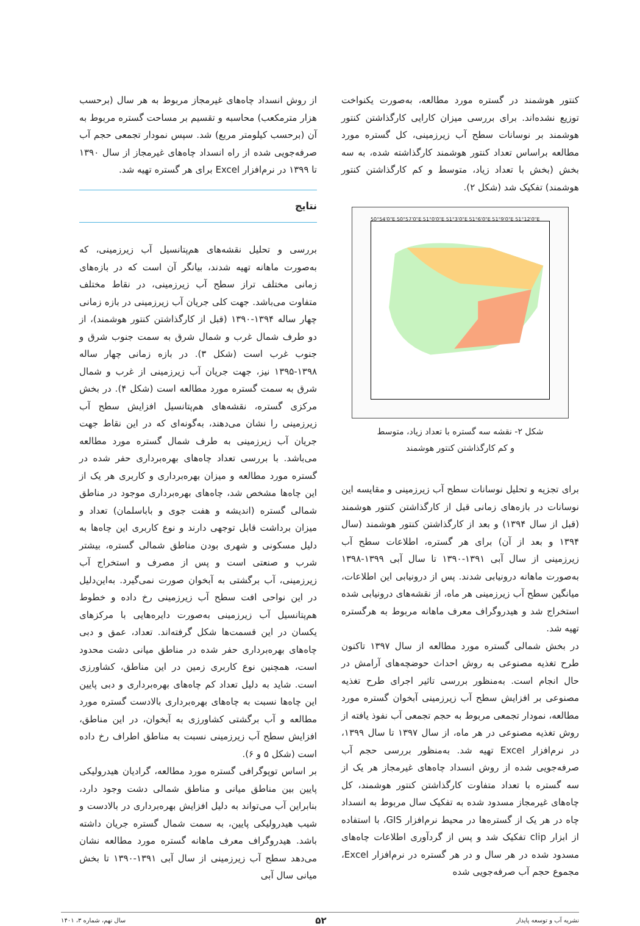کنتور هوشمند در گستره مورد مطالعه، به‌صورت یکنواخت توزیع نشده‌اند. برای بررسی میزان کارایی کارگذاشتن کنتور هوشمند بر نوسانات سطح آب زیرزمینی، کل گستره مورد مطالعه براساس تعداد کنتور هوشمند کارگذاشته شده، به سه بخش (بخش با تعداد زیاد، متوسط و کم کارگذاشتن کنتور هوشمند) تفکیک شد (شکل ۲).
50°54'0"E 50°57'0"E 51°0'0"E 51°3'0"E 51°6'0"E 51°9'0"E 51°12'0"E
شکل ۲- نقشه سه گستره با تعداد زیاد، متوسط
و کم کارگذاشتن کنتور هوشمند
برای تجزیه و تحلیل نوسانات سطح آب زیرزمینی و مقایسه این نوسانات در بازه‌های زمانی قبل از کارگذاشتن کنتور هوشمند (قبل از سال ۱۳۹۴) و بعد از کارگذاشتن کنتور هوشمند (سال ۱۳۹۴ و بعد از آن) برای هر گستره، اطلاعات سطح آب زیرزمینی از سال آبی ۱۳۹۱-۱۳۹۰ تا سال آبی ۱۳۹۹-۱۳۹۸ به‌صورت ماهانه درونیابی شدند. پس از درونیابی این اطلاعات، میانگین سطح آب زیرزمینی هر ماه، از نقشه‌های درونیابی شده استخراج شد و هیدروگراف معرف ماهانه مربوط به هرگستره تهیه شد.
در بخش شمالی گستره مورد مطالعه از سال ۱۳۹۷ تاکنون طرح تغذیه مصنوعی به روش احداث حوضچه‌های آرامش در حال انجام است. به‌منظور بررسی تاثیر اجرای طرح تغذیه مصنوعی بر افزایش سطح آب زیرزمینی آبخوان گستره مورد مطالعه، نمودار تجمعی مربوط به حجم تجمعی آب نفوذ یافته از روش تغذیه مصنوعی در هر ماه، از سال ۱۳۹۷ تا سال ۱۳۹۹، در نرم‌افزار Excel تهیه شد. به‌منظور بررسی حجم آب صرفه‌جویی شده از روش انسداد چاه‌های غیرمجاز هر یک از سه گستره با تعداد متفاوت کارگذاشتن کنتور هوشمند، کل چاه‌های غیرمجاز مسدود شده به تفکیک سال مربوط به انسداد چاه در هر یک از گستره‌ها در محیط نرم‌افزار GIS، با استفاده از ابزار clip تفکیک شد و پس از گردآوری اطلاعات چاه‌های مسدود شده در هر سال و در هر گستره در نرم‌افزار Excel، مجموع حجم آب صرفه‌جویی شده
از روش انسداد چاه‌های غیرمجاز مربوط به هر سال (برحسب هزار مترمکعب) محاسبه و تقسیم بر مساحت گستره مربوط به آن (برحسب کیلومتر مربع) شد. سپس نمودار تجمعی حجم آب صرفه‌جویی شده از راه انسداد چاه‌های غیرمجاز از سال ۱۳۹۰ تا ۱۳۹۹ در نرم‌افزار Excel برای هر گستره تهیه شد.
نتایج
بررسی و تحلیل نقشه‌های هم‌پتانسیل آب زیرزمینی، که به‌صورت ماهانه تهیه شدند، بیانگر آن است که در بازه‌های زمانی مختلف تراز سطح آب زیرزمینی، در نقاط مختلف متفاوت می‌باشد. جهت کلی جریان آب زیرزمینی در بازه زمانی چهار ساله ۱۳۹۴-۱۳۹۰ (قبل از کارگذاشتن کنتور هوشمند)، از دو طرف شمال غرب و شمال شرق به سمت جنوب شرق و جنوب غرب است (شکل ۳). در بازه زمانی چهار ساله ۱۳۹۸-۱۳۹۵ نیز، جهت جریان آب زیرزمینی از غرب و شمال شرق به سمت گستره مورد مطالعه است (شکل ۴). در بخش مرکزی گستره، نقشه‌های هم‌پتانسیل افزایش سطح آب زیرزمینی را نشان می‌دهند، به‌گونه‌ای که در این نقاط جهت جریان آب زیرزمینی به طرف شمال گستره مورد مطالعه می‌باشد. با بررسی تعداد چاه‌های بهره‌برداری حفر شده در گستره مورد مطالعه و میزان بهره‌برداری و کاربری هر یک از این چاه‌ها مشخص شد، چاه‌های بهره‌برداری موجود در مناطق شمالی گستره (اندیشه و هفت جوی و باباسلمان) تعداد و میزان برداشت قابل توجهی دارند و نوع کاربری این چاه‌ها به دلیل مسکونی و شهری بودن مناطق شمالی گستره، بیشتر شرب و صنعتی است و پس از مصرف و استخراج آب زیرزمینی، آب برگشتی به آبخوان صورت نمی‌گیرد. به‌این‌دلیل در این نواحی افت سطح آب زیرزمینی رخ داده و خطوط هم‌پتانسیل آب زیرزمینی به‌صورت دایره‌هایی با مرکزهای یکسان در این قسمت‌ها شکل گرفته‌اند. تعداد، عمق و دبی چاه‌های بهره‌برداری حفر شده در مناطق میانی دشت محدود است، همچنین نوع کاربری زمین در این مناطق، کشاورزی است. شاید به دلیل تعداد کم چاه‌های بهره‌برداری و دبی پایین این چاه‌ها نسبت به چاه‌های بهره‌برداری بالادست گستره مورد مطالعه و آب برگشتی کشاورزی به آبخوان، در این مناطق، افزایش سطح آب زیرزمینی نسبت به مناطق اطراف رخ داده است (شکل ۵ و ۶).
بر اساس توپوگرافی گستره مورد مطالعه، گرادیان هیدرولیکی پایین بین مناطق میانی و مناطق شمالی دشت وجود دارد، بنابراین آب می‌تواند به دلیل افزایش بهره‌برداری در بالادست و شیب هیدرولیکی پایین، به سمت شمال گستره جریان داشته باشد. هیدروگراف معرف ماهانه گستره مورد مطالعه نشان می‌دهد سطح آب زیرزمینی از سال آبی ۱۳۹۱-۱۳۹۰ تا بخش میانی سال آبی
نشریه آب و توسعه پایدار ۵۲ سال نهم، شماره ۳، ۱۴۰۱